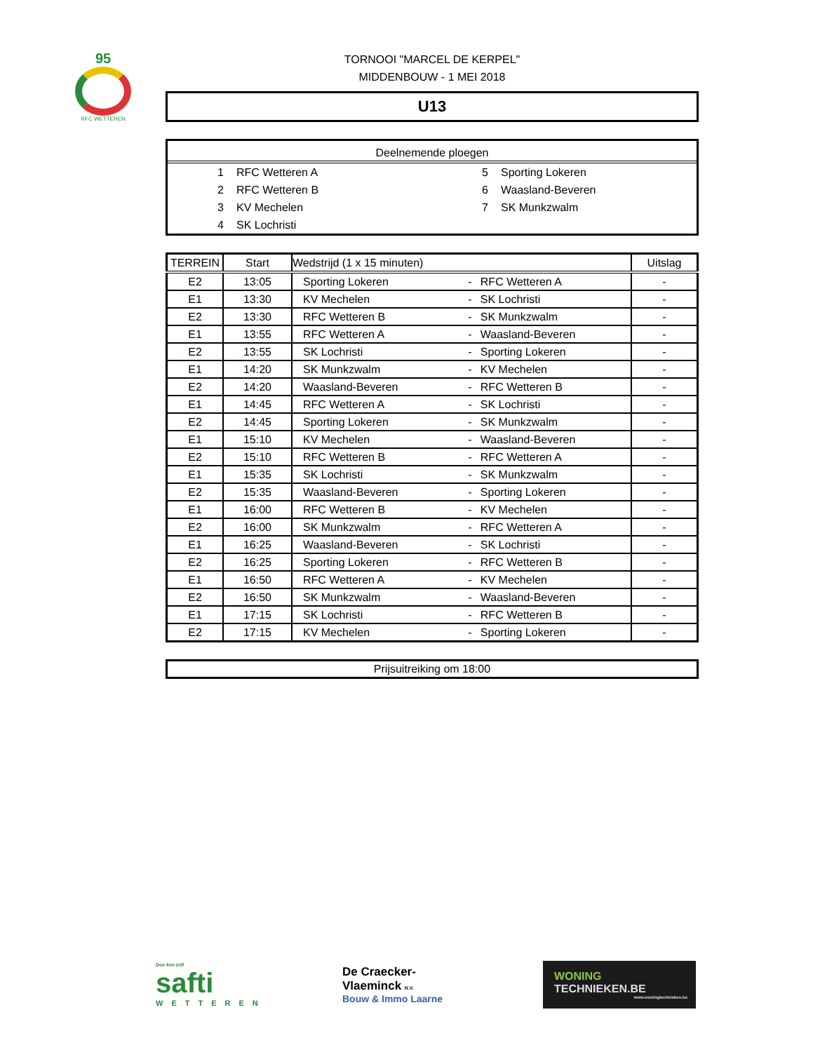95
RFC WETTEREN
TORNOOI "MARCEL DE KERPEL"
MIDDENBOUW - 1 MEI 2018
U13
Deelnemende ploegen
1 RFC Wetteren A
2 RFC Wetteren B
3 KV Mechelen
4 SK Lochristi
5 Sporting Lokeren
6 Waasland-Beveren
7 SK Munkzwalm
| TERREIN | Start | Wedstrijd (1 x 15 minuten) | | | Uitslag |
| --- | --- | --- | --- | --- | --- |
| E2 | 13:05 | Sporting Lokeren | - | RFC Wetteren A | - |
| E1 | 13:30 | KV Mechelen | - | SK Lochristi | - |
| E2 | 13:30 | RFC Wetteren B | - | SK Munkzwalm | - |
| E1 | 13:55 | RFC Wetteren A | - | Waasland-Beveren | - |
| E2 | 13:55 | SK Lochristi | - | Sporting Lokeren | - |
| E1 | 14:20 | SK Munkzwalm | - | KV Mechelen | - |
| E2 | 14:20 | Waasland-Beveren | - | RFC Wetteren B | - |
| E1 | 14:45 | RFC Wetteren A | - | SK Lochristi | - |
| E2 | 14:45 | Sporting Lokeren | - | SK Munkzwalm | - |
| E1 | 15:10 | KV Mechelen | - | Waasland-Beveren | - |
| E2 | 15:10 | RFC Wetteren B | - | RFC Wetteren A | - |
| E1 | 15:35 | SK Lochristi | - | SK Munkzwalm | - |
| E2 | 15:35 | Waasland-Beveren | - | Sporting Lokeren | - |
| E1 | 16:00 | RFC Wetteren B | - | KV Mechelen | - |
| E2 | 16:00 | SK Munkzwalm | - | RFC Wetteren A | - |
| E1 | 16:25 | Waasland-Beveren | - | SK Lochristi | - |
| E2 | 16:25 | Sporting Lokeren | - | RFC Wetteren B | - |
| E1 | 16:50 | RFC Wetteren A | - | KV Mechelen | - |
| E2 | 16:50 | SK Munkzwalm | - | Waasland-Beveren | - |
| E1 | 17:15 | SK Lochristi | - | RFC Wetteren B | - |
| E2 | 17:15 | KV Mechelen | - | Sporting Lokeren | - |
Prijsuitreiking om 18:00
Doe-het-zelf
safti
WETTEREN
De Craecker-
Vlaeminck N.V.
Bouw & Immo Laarne
WONING
TECHNIEKEN.BE
www.woningtechnieken.be